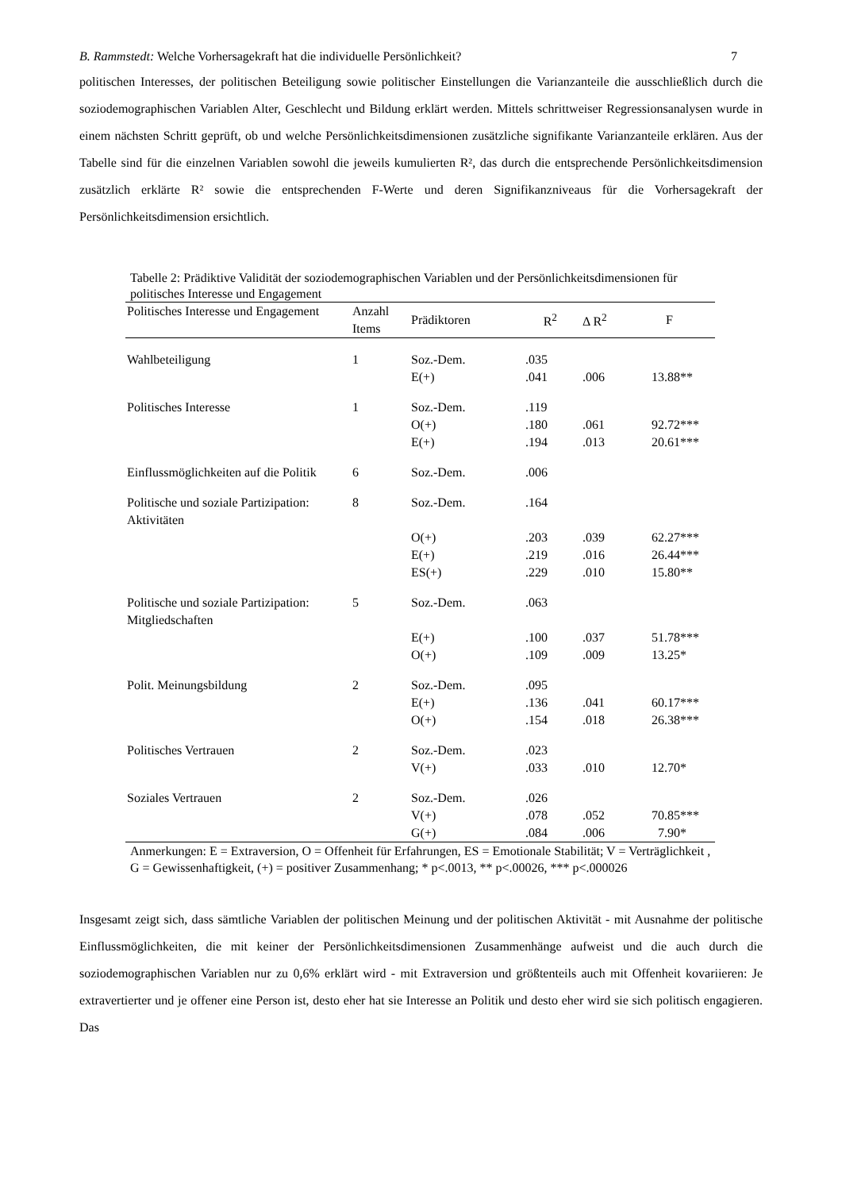B. Rammstedt: Welche Vorhersagekraft hat die individuelle Persönlichkeit? 7
politischen Interesses, der politischen Beteiligung sowie politischer Einstellungen die Varianzanteile die ausschließlich durch die soziodemographischen Variablen Alter, Geschlecht und Bildung erklärt werden. Mittels schrittweiser Regressionsanalysen wurde in einem nächsten Schritt geprüft, ob und welche Persönlichkeitsdimensionen zusätzliche signifikante Varianzanteile erklären. Aus der Tabelle sind für die einzelnen Variablen sowohl die jeweils kumulierten R², das durch die entsprechende Persönlichkeitsdimension zusätzlich erklärte R² sowie die entsprechenden F-Werte und deren Signifikanzniveaus für die Vorhersagekraft der Persönlichkeitsdimension ersichtlich.
Tabelle 2: Prädiktive Validität der soziodemographischen Variablen und der Persönlichkeitsdimensionen für politisches Interesse und Engagement
| Politisches Interesse und Engagement | Anzahl Items | Prädiktoren | R<sup>2</sup> | Δ R<sup>2</sup> | F |
| --- | --- | --- | --- | --- | --- |
| Wahlbeteiligung | 1 | Soz.-Dem. | .035 | | |
| | | E(+) | .041 | .006 | 13.88** |
| Politisches Interesse | 1 | Soz.-Dem. | .119 | | |
| | | O(+) | .180 | .061 | 92.72*** |
| | | E(+) | .194 | .013 | 20.61*** |
| Einflussmöglichkeiten auf die Politik | 6 | Soz.-Dem. | .006 | | |
| Politische und soziale Partizipation: Aktivitäten | 8 | Soz.-Dem. | .164 | | |
| | | O(+) | .203 | .039 | 62.27*** |
| | | E(+) | .219 | .016 | 26.44*** |
| | | ES(+) | .229 | .010 | 15.80** |
| Politische und soziale Partizipation: Mitgliedschaften | 5 | Soz.-Dem. | .063 | | |
| | | E(+) | .100 | .037 | 51.78*** |
| | | O(+) | .109 | .009 | 13.25* |
| Polit. Meinungsbildung | 2 | Soz.-Dem. | .095 | | |
| | | E(+) | .136 | .041 | 60.17*** |
| | | O(+) | .154 | .018 | 26.38*** |
| Politisches Vertrauen | 2 | Soz.-Dem. | .023 | | |
| | | V(+) | .033 | .010 | 12.70* |
| Soziales Vertrauen | 2 | Soz.-Dem. | .026 | | |
| | | V(+) | .078 | .052 | 70.85*** |
| | | G(+) | .084 | .006 | 7.90* |
Anmerkungen: E = Extraversion, O = Offenheit für Erfahrungen, ES = Emotionale Stabilität; V = Verträglichkeit , G = Gewissenhaftigkeit, (+) = positiver Zusammenhang; * p<.0013, ** p<.00026, *** p<.000026
Insgesamt zeigt sich, dass sämtliche Variablen der politischen Meinung und der politischen Aktivität - mit Ausnahme der politische Einflussmöglichkeiten, die mit keiner der Persönlichkeitsdimensionen Zusammenhänge aufweist und die auch durch die soziodemographischen Variablen nur zu 0,6% erklärt wird - mit Extraversion und größtenteils auch mit Offenheit kovariieren: Je extravertierter und je offener eine Person ist, desto eher hat sie Interesse an Politik und desto eher wird sie sich politisch engagieren. Das